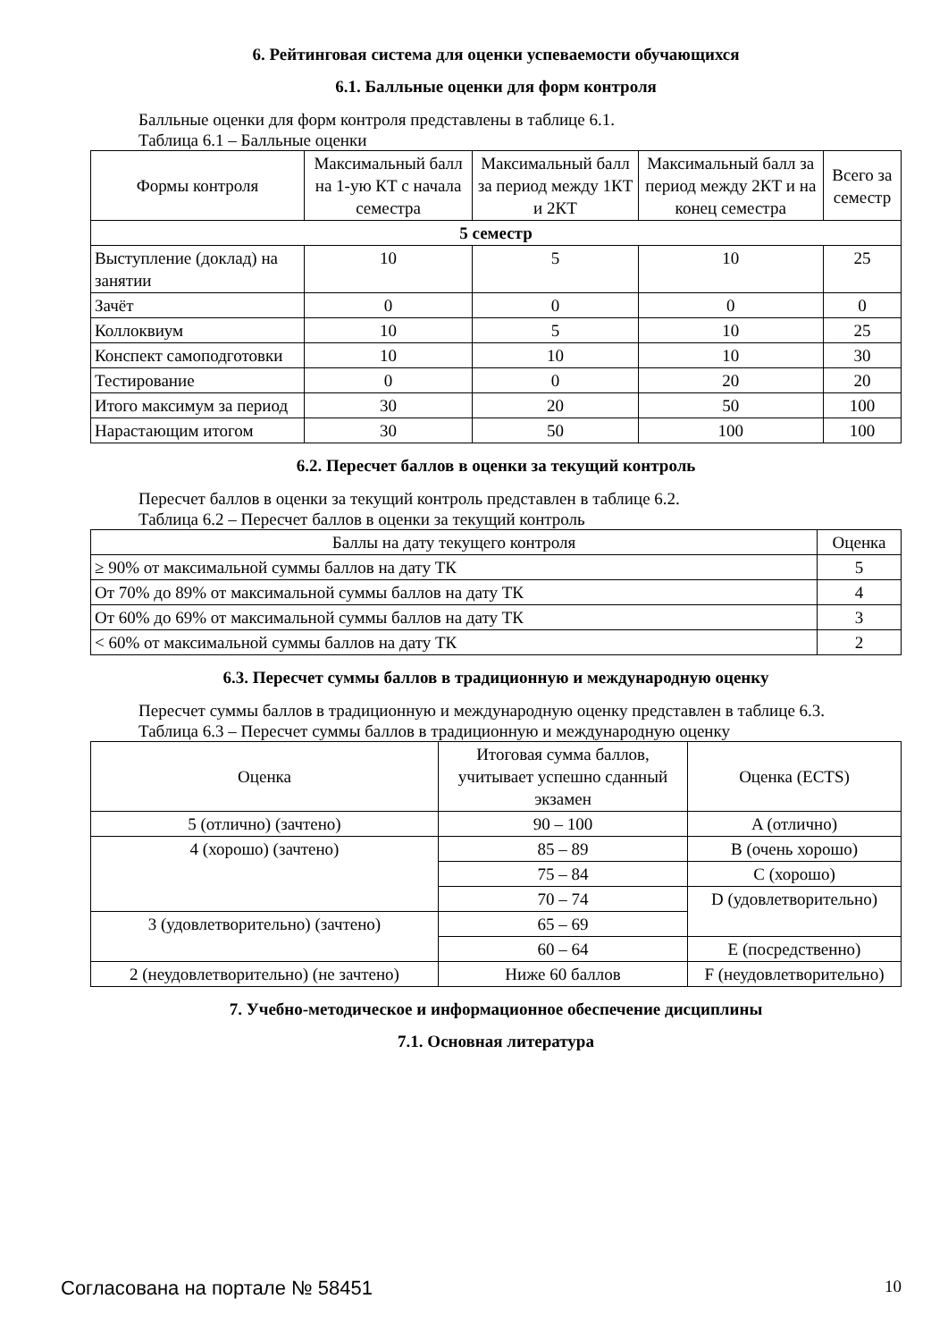6. Рейтинговая система для оценки успеваемости обучающихся
6.1. Балльные оценки для форм контроля
Балльные оценки для форм контроля представлены в таблице 6.1.
Таблица 6.1 – Балльные оценки
| Формы контроля | Максимальный балл на 1-ую КТ с начала семестра | Максимальный балл за период между 1КТ и 2КТ | Максимальный балл за период между 2КТ и на конец семестра | Всего за семестр |
| --- | --- | --- | --- | --- |
| 5 семестр | | | | |
| Выступление (доклад) на занятии | 10 | 5 | 10 | 25 |
| Зачёт | 0 | 0 | 0 | 0 |
| Коллоквиум | 10 | 5 | 10 | 25 |
| Конспект самоподготовки | 10 | 10 | 10 | 30 |
| Тестирование | 0 | 0 | 20 | 20 |
| Итого максимум за период | 30 | 20 | 50 | 100 |
| Нарастающим итогом | 30 | 50 | 100 | 100 |
6.2. Пересчет баллов в оценки за текущий контроль
Пересчет баллов в оценки за текущий контроль представлен в таблице 6.2.
Таблица 6.2 – Пересчет баллов в оценки за текущий контроль
| Баллы на дату текущего контроля | Оценка |
| --- | --- |
| ≥ 90% от максимальной суммы баллов на дату ТК | 5 |
| От 70% до 89% от максимальной суммы баллов на дату ТК | 4 |
| От 60% до 69% от максимальной суммы баллов на дату ТК | 3 |
| < 60% от максимальной суммы баллов на дату ТК | 2 |
6.3. Пересчет суммы баллов в традиционную и международную оценку
Пересчет суммы баллов в традиционную и международную оценку представлен в таблице 6.3.
Таблица 6.3 – Пересчет суммы баллов в традиционную и международную оценку
| Оценка | Итоговая сумма баллов, учитывает успешно сданный экзамен | Оценка (ECTS) |
| --- | --- | --- |
| 5 (отлично) (зачтено) | 90 – 100 | A (отлично) |
| 4 (хорошо) (зачтено) | 85 – 89 | B (очень хорошо) |
| | 75 – 84 | C (хорошо) |
| | 70 – 74 | D (удовлетворительно) |
| 3 (удовлетворительно) (зачтено) | 65 – 69 | |
| | 60 – 64 | E (посредственно) |
| 2 (неудовлетворительно) (не зачтено) | Ниже 60 баллов | F (неудовлетворительно) |
7. Учебно-методическое и информационное обеспечение дисциплины
7.1. Основная литература
Согласована на портале № 58451 10